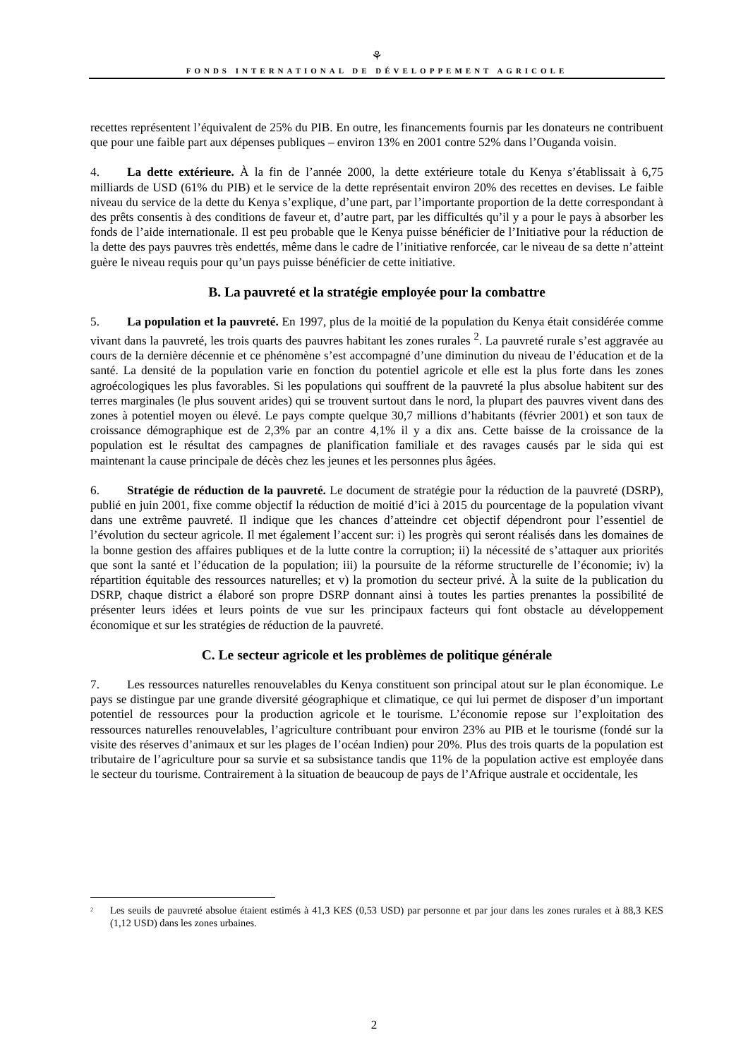⚘
FONDS INTERNATIONAL DE DÉVELOPPEMENT AGRICOLE
recettes représentent l’équivalent de 25% du PIB. En outre, les financements fournis par les donateurs ne contribuent que pour une faible part aux dépenses publiques – environ 13% en 2001 contre 52% dans l’Ouganda voisin.
4. La dette extérieure. À la fin de l’année 2000, la dette extérieure totale du Kenya s’établissait à 6,75 milliards de USD (61% du PIB) et le service de la dette représentait environ 20% des recettes en devises. Le faible niveau du service de la dette du Kenya s’explique, d’une part, par l’importante proportion de la dette correspondant à des prêts consentis à des conditions de faveur et, d’autre part, par les difficultés qu’il y a pour le pays à absorber les fonds de l’aide internationale. Il est peu probable que le Kenya puisse bénéficier de l’Initiative pour la réduction de la dette des pays pauvres très endettés, même dans le cadre de l’initiative renforcée, car le niveau de sa dette n’atteint guère le niveau requis pour qu’un pays puisse bénéficier de cette initiative.
B. La pauvreté et la stratégie employée pour la combattre
5. La population et la pauvreté. En 1997, plus de la moitié de la population du Kenya était considérée comme vivant dans la pauvreté, les trois quarts des pauvres habitant les zones rurales <sup>2</sup>. La pauvreté rurale s’est aggravée au cours de la dernière décennie et ce phénomène s’est accompagné d’une diminution du niveau de l’éducation et de la santé. La densité de la population varie en fonction du potentiel agricole et elle est la plus forte dans les zones agroécologiques les plus favorables. Si les populations qui souffrent de la pauvreté la plus absolue habitent sur des terres marginales (le plus souvent arides) qui se trouvent surtout dans le nord, la plupart des pauvres vivent dans des zones à potentiel moyen ou élevé. Le pays compte quelque 30,7 millions d’habitants (février 2001) et son taux de croissance démographique est de 2,3% par an contre 4,1% il y a dix ans. Cette baisse de la croissance de la population est le résultat des campagnes de planification familiale et des ravages causés par le sida qui est maintenant la cause principale de décès chez les jeunes et les personnes plus âgées.
6. Stratégie de réduction de la pauvreté. Le document de stratégie pour la réduction de la pauvreté (DSRP), publié en juin 2001, fixe comme objectif la réduction de moitié d’ici à 2015 du pourcentage de la population vivant dans une extrême pauvreté. Il indique que les chances d’atteindre cet objectif dépendront pour l’essentiel de l’évolution du secteur agricole. Il met également l’accent sur: i) les progrès qui seront réalisés dans les domaines de la bonne gestion des affaires publiques et de la lutte contre la corruption; ii) la nécessité de s’attaquer aux priorités que sont la santé et l’éducation de la population; iii) la poursuite de la réforme structurelle de l’économie; iv) la répartition équitable des ressources naturelles; et v) la promotion du secteur privé. À la suite de la publication du DSRP, chaque district a élaboré son propre DSRP donnant ainsi à toutes les parties prenantes la possibilité de présenter leurs idées et leurs points de vue sur les principaux facteurs qui font obstacle au développement économique et sur les stratégies de réduction de la pauvreté.
C. Le secteur agricole et les problèmes de politique générale
7. Les ressources naturelles renouvelables du Kenya constituent son principal atout sur le plan économique. Le pays se distingue par une grande diversité géographique et climatique, ce qui lui permet de disposer d’un important potentiel de ressources pour la production agricole et le tourisme. L’économie repose sur l’exploitation des ressources naturelles renouvelables, l’agriculture contribuant pour environ 23% au PIB et le tourisme (fondé sur la visite des réserves d’animaux et sur les plages de l’océan Indien) pour 20%. Plus des trois quarts de la population est tributaire de l’agriculture pour sa survie et sa subsistance tandis que 11% de la population active est employée dans le secteur du tourisme. Contrairement à la situation de beaucoup de pays de l’Afrique australe et occidentale, les
<sup>2</sup> Les seuils de pauvreté absolue étaient estimés à 41,3 KES (0,53 USD) par personne et par jour dans les zones rurales et à 88,3 KES (1,12 USD) dans les zones urbaines.
2